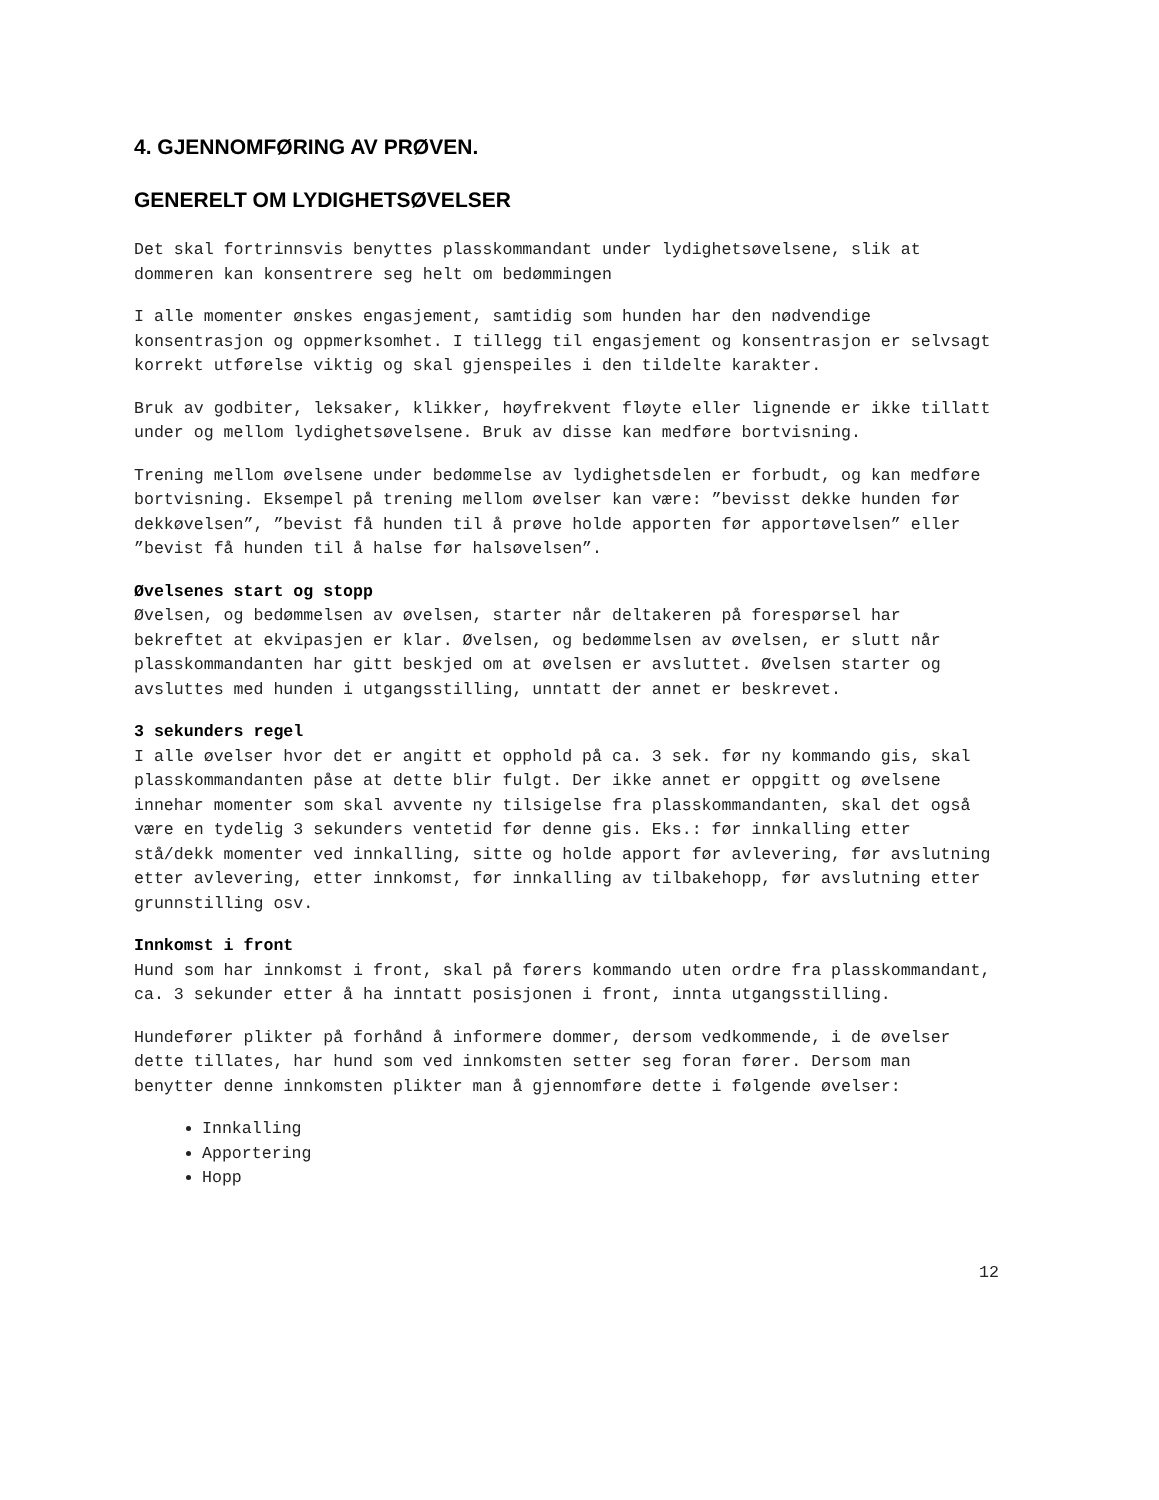4. GJENNOMFØRING AV PRØVEN.
GENERELT OM LYDIGHETSØVELSER
Det skal fortrinnsvis benyttes plasskommandant under lydighetsøvelsene, slik at dommeren kan konsentrere seg helt om bedømmingen
I alle momenter ønskes engasjement, samtidig som hunden har den nødvendige konsentrasjon og oppmerksomhet. I tillegg til engasjement og konsentrasjon er selvsagt korrekt utførelse viktig og skal gjenspeiles i den tildelte karakter.
Bruk av godbiter, leksaker, klikker, høyfrekvent fløyte eller lignende er ikke tillatt under og mellom lydighetsøvelsene. Bruk av disse kan medføre bortvisning.
Trening mellom øvelsene under bedømmelse av lydighetsdelen er forbudt, og kan medføre bortvisning. Eksempel på trening mellom øvelser kan være: ”bevisst dekke hunden før dekkøvelsen”, ”bevist få hunden til å prøve holde apporten før apportøvelsen” eller ”bevist få hunden til å halse før halsøvelsen”.
Øvelsenes start og stopp
Øvelsen, og bedømmelsen av øvelsen, starter når deltakeren på forespørsel har bekreftet at ekvipasjen er klar. Øvelsen, og bedømmelsen av øvelsen, er slutt når plasskommandanten har gitt beskjed om at øvelsen er avsluttet. Øvelsen starter og avsluttes med hunden i utgangsstilling, unntatt der annet er beskrevet.
3 sekunders regel
I alle øvelser hvor det er angitt et opphold på ca. 3 sek. før ny kommando gis, skal plasskommandanten påse at dette blir fulgt. Der ikke annet er oppgitt og øvelsene innehar momenter som skal avvente ny tilsigelse fra plasskommandanten, skal det også være en tydelig 3 sekunders ventetid før denne gis. Eks.: før innkalling etter stå/dekk momenter ved innkalling, sitte og holde apport før avlevering, før avslutning etter avlevering, etter innkomst, før innkalling av tilbakehopp, før avslutning etter grunnstilling osv.
Innkomst i front
Hund som har innkomst i front, skal på førers kommando uten ordre fra plasskommandant, ca. 3 sekunder etter å ha inntatt posisjonen i front, innta utgangsstilling.
Hundefører plikter på forhånd å informere dommer, dersom vedkommende, i de øvelser dette tillates, har hund som ved innkomsten setter seg foran fører. Dersom man benytter denne innkomsten plikter man å gjennomføre dette i følgende øvelser:
Innkalling
Apportering
Hopp
12